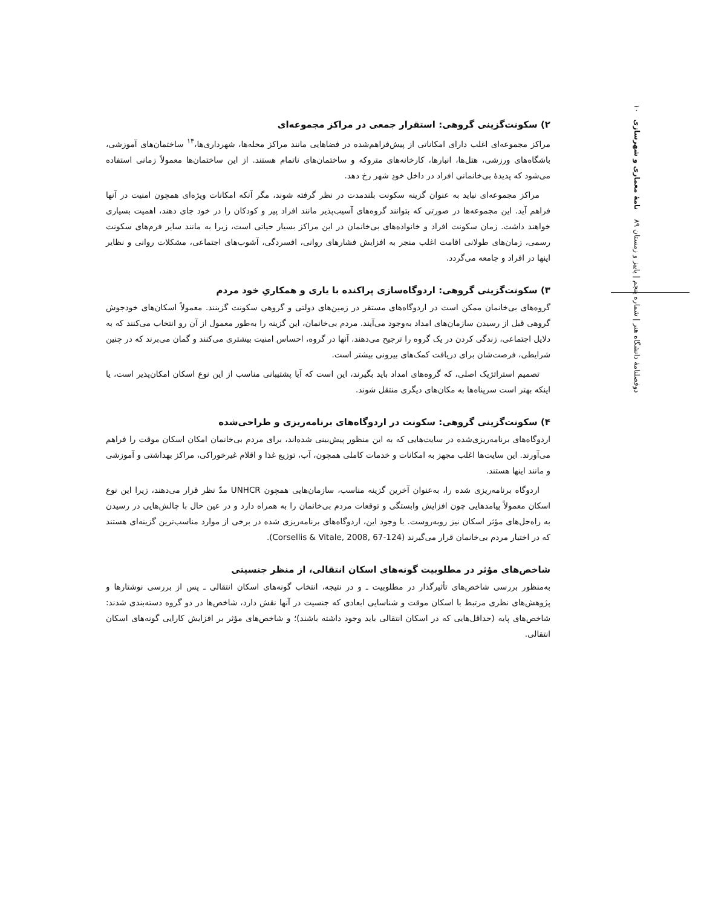دوفصلنامهٔ دانشگاه هنر | شماره پنجم | پاییز و زمستان ۸۹ نامهٔ معماری و شهرسازی ۱۰
۲) سکونت‌گزینی گروهی: استقرار جمعی در مراکز مجموعه‌ای
مراکز مجموعه‌ای اغلب دارای امکاناتی از پیش‌فراهم‌شده در فضاهایی مانند مراکز محله‌ها، شهرداری‌ها،<sup>۱۴</sup> ساختمان‌های آموزشی، باشگاه‌های ورزشی، هتل‌ها، انبارها، کارخانه‌های متروکه و ساختمان‌های ناتمام هستند. از این ساختمان‌ها معمولاً زمانی استفاده می‌شود که پدیدهٔ بی‌خانمانی افراد در داخل خودِ شهر رخ دهد.
مراکز مجموعه‌ای نباید به عنوان گزینه سکونت بلندمدت در نظر گرفته شوند، مگر آنکه امکانات ویژه‌ای همچون امنیت در آنها فراهم آید. این مجموعه‌ها در صورتی که بتوانند گروه‌های آسیب‌پذیر مانند افراد پیر و کودکان را در خود جای دهند، اهمیت بسیاری خواهند داشت. زمان سکونت افراد و خانواده‌های بی‌خانمان در این مراکز بسیار حیاتی است، زیرا به مانند سایر فرم‌های سکونت رسمی، زمان‌های طولانی اقامت اغلب منجر به افزایش فشارهای روانی، افسردگی، آشوب‌های اجتماعی، مشکلات روانی و نظایر اینها در افراد و جامعه می‌گردد.
۳) سکونت‌گزینی گروهی: اردوگاه‌سازی پراکنده با یاری و همکاریِ خود مردم
گروه‌های بی‌خانمان ممکن است در اردوگاه‌های مستقر در زمین‌های دولتی و گروهی سکونت گزینند. معمولاً اسکان‌های خودجوش گروهی قبل از رسیدن سازمان‌های امداد به‌وجود می‌آیند. مردم بی‌خانمان، این گزینه را به‌طور معمول از آن رو انتخاب می‌کنند که به دلایل اجتماعی، زندگی کردن در یک گروه را ترجیح می‌دهند. آنها در گروه، احساس امنیت بیشتری می‌کنند و گمان می‌برند که در چنین شرایطی، فرصت‌شان برای دریافت کمک‌های بیرونی بیشتر است.
تصمیم استراتژیک اصلی، که گروه‌های امداد باید بگیرند، این است که آیا پشتیبانی مناسب از این نوع اسکان امکان‌پذیر است، یا اینکه بهتر است سرپناه‌ها به مکان‌های دیگری منتقل شوند.
۴) سکونت‌گزینی گروهی: سکونت در اردوگاه‌های برنامه‌ریزی و طراحی‌شده
اردوگاه‌های برنامه‌ریزی‌شده در سایت‌هایی که به این منظور پیش‌بینی شده‌اند، برای مردم بی‌خانمان امکان اسکان موقت را فراهم می‌آورند. این سایت‌ها اغلب مجهز به امکانات و خدمات کاملی همچون، آب، توزیع غذا و اقلام غیرخوراکی، مراکز بهداشتی و آموزشی و مانند اینها هستند.
اردوگاه برنامه‌ریزی شده را، به‌عنوان آخرین گزینه مناسب، سازمان‌هایی همچون UNHCR مدّ نظر قرار می‌دهند، زیرا این نوع اسکان معمولاً پیامدهایی چون افزایش وابستگی و توقعات مردم بی‌خانمان را به همراه دارد و در عین حال با چالش‌هایی در رسیدن به راه‌حل‌های مؤثر اسکان نیز روبه‌روست. با وجود این، اردوگاه‌های برنامه‌ریزی شده در برخی از موارد مناسب‌ترین گزینه‌ای هستند که در اختیار مردم بی‌خانمان قرار می‌گیرند (Corsellis & Vitale, 2008, 67-124).
شاخص‌های مؤثر در مطلوبیت گونه‌های اسکان انتقالی، از منظر جنسیتی
به‌منظور بررسی شاخص‌های تأثیرگذار در مطلوبیت ـ و در نتیجه، انتخاب گونه‌های اسکان انتقالی ـ پس از بررسی نوشتارها و پژوهش‌های نظری مرتبط با اسکان موقت و شناسایی ابعادی که جنسیت در آنها نقش دارد، شاخص‌ها در دو گروه دسته‌بندی شدند: شاخص‌های پایه (حداقل‌هایی که در اسکان انتقالی باید وجود داشته باشند)؛ و شاخص‌های مؤثر بر افزایش کارایی گونه‌های اسکان انتقالی.